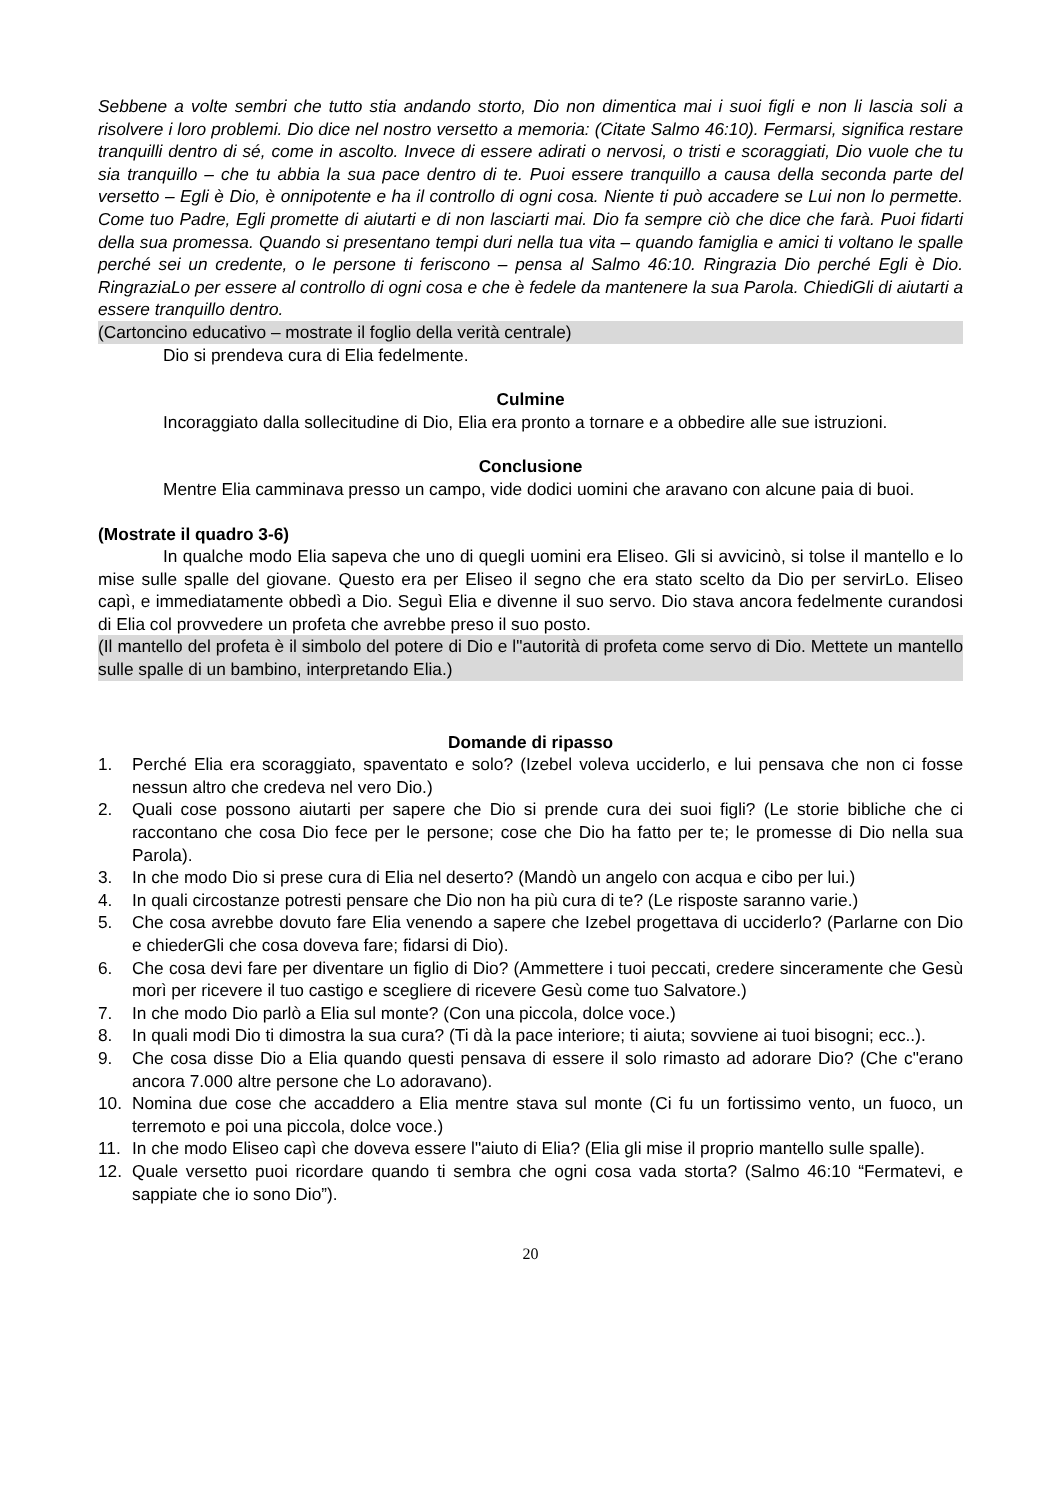Sebbene a volte sembri che tutto stia andando storto, Dio non dimentica mai i suoi figli e non li lascia soli a risolvere i loro problemi. Dio dice nel nostro versetto a memoria: (Citate Salmo 46:10). Fermarsi, significa restare tranquilli dentro di sé, come in ascolto. Invece di essere adirati o nervosi, o tristi e scoraggiati, Dio vuole che tu sia tranquillo – che tu abbia la sua pace dentro di te. Puoi essere tranquillo a causa della seconda parte del versetto – Egli è Dio, è onnipotente e ha il controllo di ogni cosa. Niente ti può accadere se Lui non lo permette. Come tuo Padre, Egli promette di aiutarti e di non lasciarti mai. Dio fa sempre ciò che dice che farà. Puoi fidarti della sua promessa. Quando si presentano tempi duri nella tua vita – quando famiglia e amici ti voltano le spalle perché sei un credente, o le persone ti feriscono – pensa al Salmo 46:10. Ringrazia Dio perché Egli è Dio. RingraziaLo per essere al controllo di ogni cosa e che è fedele da mantenere la sua Parola. ChiediGli di aiutarti a essere tranquillo dentro.
(Cartoncino educativo – mostrate il foglio della verità centrale)
Dio si prendeva cura di Elia fedelmente.
Culmine
Incoraggiato dalla sollecitudine di Dio, Elia era pronto a tornare e a obbedire alle sue istruzioni.
Conclusione
Mentre Elia camminava presso un campo, vide dodici uomini che aravano con alcune paia di buoi.
(Mostrate il quadro 3-6)
In qualche modo Elia sapeva che uno di quegli uomini era Eliseo. Gli si avvicinò, si tolse il mantello e lo mise sulle spalle del giovane. Questo era per Eliseo il segno che era stato scelto da Dio per servirLo. Eliseo capì, e immediatamente obbedì a Dio. Seguì Elia e divenne il suo servo. Dio stava ancora fedelmente curandosi di Elia col provvedere un profeta che avrebbe preso il suo posto.
(Il mantello del profeta è il simbolo del potere di Dio e l"autorità di profeta come servo di Dio. Mettete un mantello sulle spalle di un bambino, interpretando Elia.)
Domande di ripasso
1. Perché Elia era scoraggiato, spaventato e solo? (Izebel voleva ucciderlo, e lui pensava che non ci fosse nessun altro che credeva nel vero Dio.)
2. Quali cose possono aiutarti per sapere che Dio si prende cura dei suoi figli? (Le storie bibliche che ci raccontano che cosa Dio fece per le persone; cose che Dio ha fatto per te; le promesse di Dio nella sua Parola).
3. In che modo Dio si prese cura di Elia nel deserto? (Mandò un angelo con acqua e cibo per lui.)
4. In quali circostanze potresti pensare che Dio non ha più cura di te? (Le risposte saranno varie.)
5. Che cosa avrebbe dovuto fare Elia venendo a sapere che Izebel progettava di ucciderlo? (Parlarne con Dio e chiederGli che cosa doveva fare; fidarsi di Dio).
6. Che cosa devi fare per diventare un figlio di Dio? (Ammettere i tuoi peccati, credere sinceramente che Gesù morì per ricevere il tuo castigo e scegliere di ricevere Gesù come tuo Salvatore.)
7. In che modo Dio parlò a Elia sul monte? (Con una piccola, dolce voce.)
8. In quali modi Dio ti dimostra la sua cura? (Ti dà la pace interiore; ti aiuta; sovviene ai tuoi bisogni; ecc..).
9. Che cosa disse Dio a Elia quando questi pensava di essere il solo rimasto ad adorare Dio? (Che c"erano ancora 7.000 altre persone che Lo adoravano).
10. Nomina due cose che accaddero a Elia mentre stava sul monte (Ci fu un fortissimo vento, un fuoco, un terremoto e poi una piccola, dolce voce.)
11. In che modo Eliseo capì che doveva essere l"aiuto di Elia? (Elia gli mise il proprio mantello sulle spalle).
12. Quale versetto puoi ricordare quando ti sembra che ogni cosa vada storta? (Salmo 46:10 “Fermatevi, e sappiate che io sono Dio”).
20